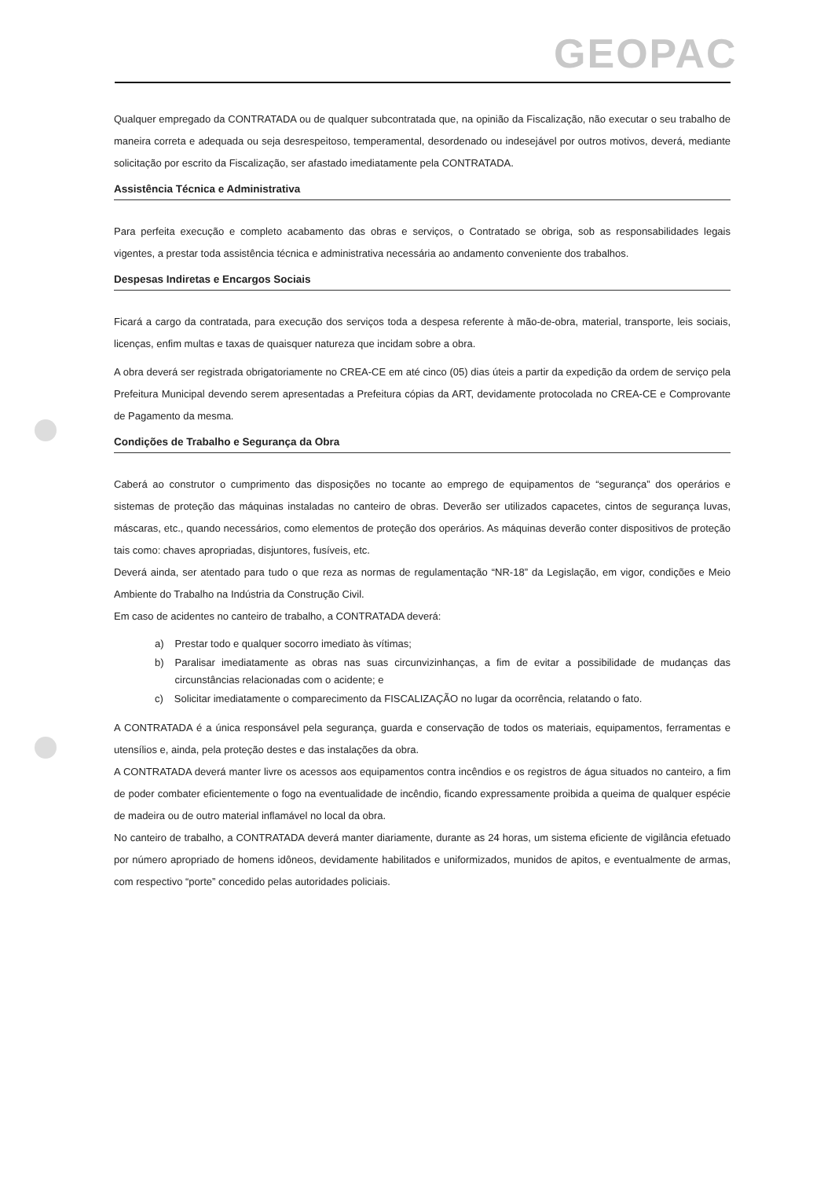GEOPAC
Qualquer empregado da CONTRATADA ou de qualquer subcontratada que, na opinião da Fiscalização, não executar o seu trabalho de maneira correta e adequada ou seja desrespeitoso, temperamental, desordenado ou indesejável por outros motivos, deverá, mediante solicitação por escrito da Fiscalização, ser afastado imediatamente pela CONTRATADA.
Assistência Técnica e Administrativa
Para perfeita execução e completo acabamento das obras e serviços, o Contratado se obriga, sob as responsabilidades legais vigentes, a prestar toda assistência técnica e administrativa necessária ao andamento conveniente dos trabalhos.
Despesas Indiretas e Encargos Sociais
Ficará a cargo da contratada, para execução dos serviços toda a despesa referente à mão-de-obra, material, transporte, leis sociais, licenças, enfim multas e taxas de quaisquer natureza que incidam sobre a obra.
A obra deverá ser registrada obrigatoriamente no CREA-CE em até cinco (05) dias úteis a partir da expedição da ordem de serviço pela Prefeitura Municipal devendo serem apresentadas a Prefeitura cópias da ART, devidamente protocolada no CREA-CE e Comprovante de Pagamento da mesma.
Condições de Trabalho e Segurança da Obra
Caberá ao construtor o cumprimento das disposições no tocante ao emprego de equipamentos de “segurança” dos operários e sistemas de proteção das máquinas instaladas no canteiro de obras. Deverão ser utilizados capacetes, cintos de segurança luvas, máscaras, etc., quando necessários, como elementos de proteção dos operários. As máquinas deverão conter dispositivos de proteção tais como: chaves apropriadas, disjuntores, fusíveis, etc.
Deverá ainda, ser atentado para tudo o que reza as normas de regulamentação “NR-18” da Legislação, em vigor, condições e Meio Ambiente do Trabalho na Indústria da Construção Civil.
Em caso de acidentes no canteiro de trabalho, a CONTRATADA deverá:
a) Prestar todo e qualquer socorro imediato às vítimas;
b) Paralisar imediatamente as obras nas suas circunvizinhanças, a fim de evitar a possibilidade de mudanças das circunstâncias relacionadas com o acidente; e
c) Solicitar imediatamente o comparecimento da FISCALIZAÇÃO no lugar da ocorrência, relatando o fato.
A CONTRATADA é a única responsável pela segurança, guarda e conservação de todos os materiais, equipamentos, ferramentas e utensílios e, ainda, pela proteção destes e das instalações da obra.
A CONTRATADA deverá manter livre os acessos aos equipamentos contra incêndios e os registros de água situados no canteiro, a fim de poder combater eficientemente o fogo na eventualidade de incêndio, ficando expressamente proibida a queima de qualquer espécie de madeira ou de outro material inflamável no local da obra.
No canteiro de trabalho, a CONTRATADA deverá manter diariamente, durante as 24 horas, um sistema eficiente de vigilância efetuado por número apropriado de homens idôneos, devidamente habilitados e uniformizados, munidos de apitos, e eventualmente de armas, com respectivo “porte” concedido pelas autoridades policiais.